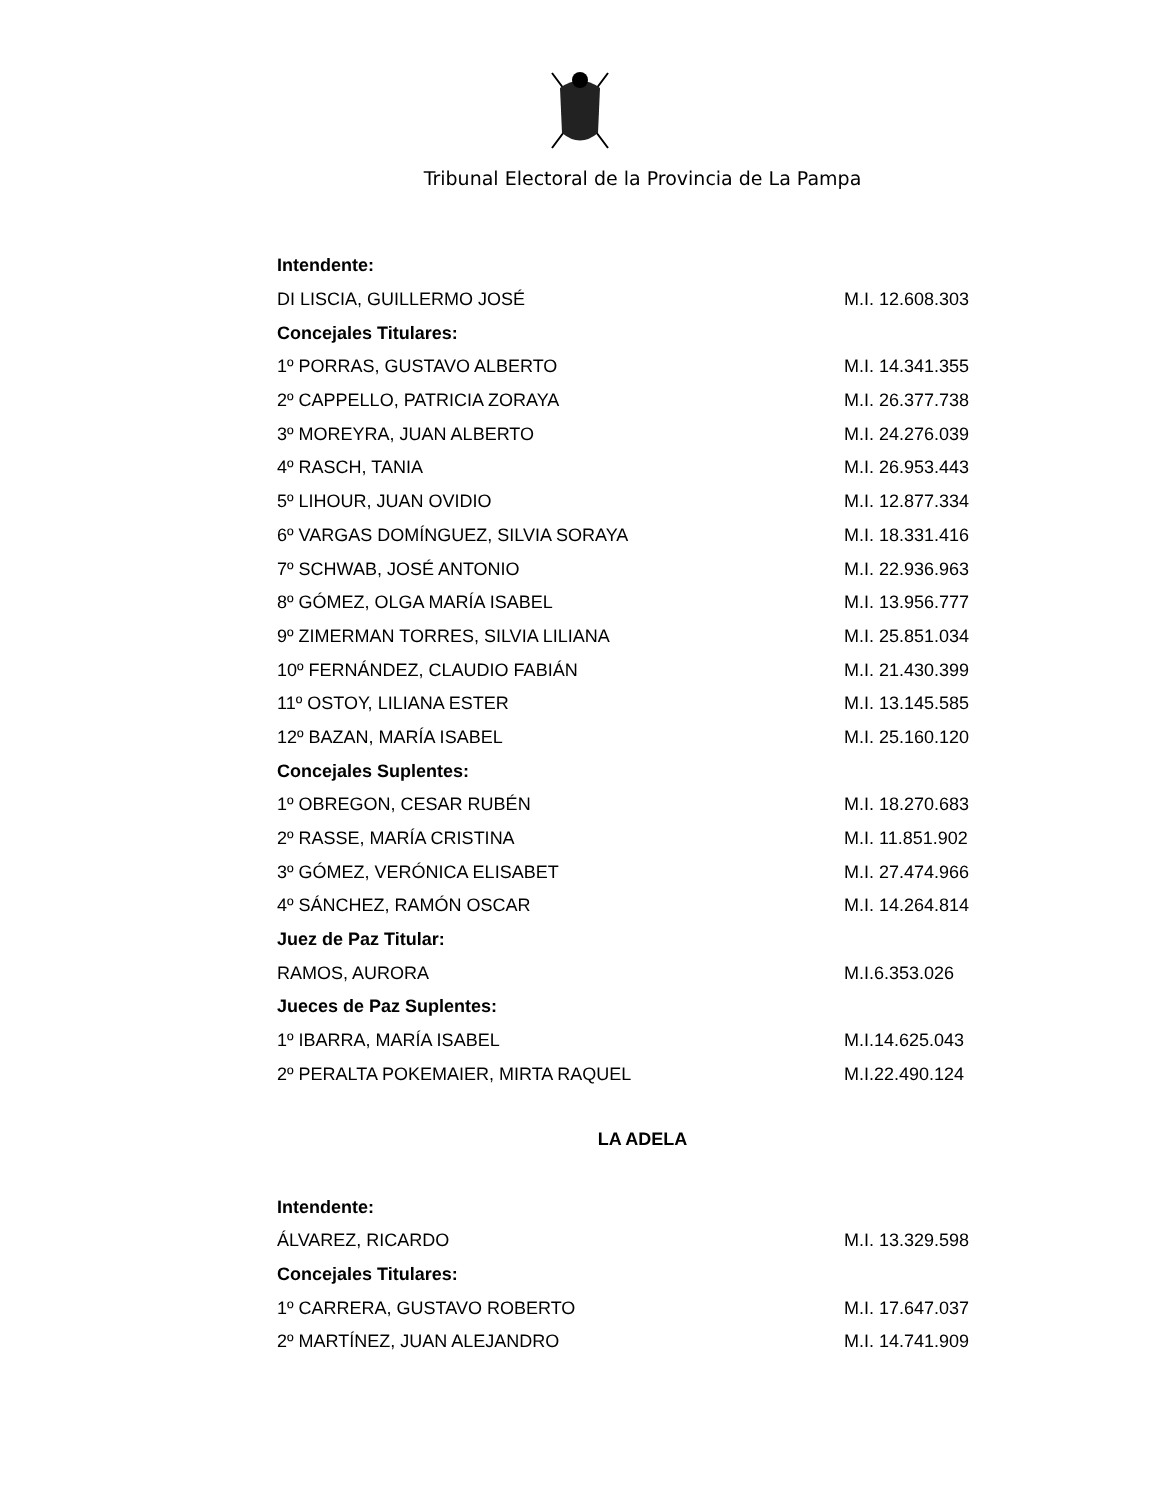Tribunal Electoral de la Provincia de La Pampa
| Intendente: | |
| DI LISCIA, GUILLERMO JOSÉ | M.I. 12.608.303 |
| Concejales Titulares: | |
| 1º PORRAS, GUSTAVO ALBERTO | M.I. 14.341.355 |
| 2º CAPPELLO, PATRICIA ZORAYA | M.I. 26.377.738 |
| 3º MOREYRA, JUAN ALBERTO | M.I. 24.276.039 |
| 4º RASCH, TANIA | M.I. 26.953.443 |
| 5º LIHOUR, JUAN OVIDIO | M.I. 12.877.334 |
| 6º VARGAS DOMÍNGUEZ, SILVIA SORAYA | M.I. 18.331.416 |
| 7º SCHWAB, JOSÉ ANTONIO | M.I. 22.936.963 |
| 8º GÓMEZ, OLGA MARÍA ISABEL | M.I. 13.956.777 |
| 9º ZIMERMAN TORRES, SILVIA LILIANA | M.I. 25.851.034 |
| 10º FERNÁNDEZ, CLAUDIO FABIÁN | M.I. 21.430.399 |
| 11º OSTOY, LILIANA ESTER | M.I. 13.145.585 |
| 12º BAZAN, MARÍA ISABEL | M.I. 25.160.120 |
| Concejales Suplentes: | |
| 1º OBREGON, CESAR RUBÉN | M.I. 18.270.683 |
| 2º RASSE, MARÍA CRISTINA | M.I. 11.851.902 |
| 3º GÓMEZ, VERÓNICA ELISABET | M.I. 27.474.966 |
| 4º SÁNCHEZ, RAMÓN OSCAR | M.I. 14.264.814 |
| Juez de Paz Titular: | |
| RAMOS, AURORA | M.I.6.353.026 |
| Jueces de Paz Suplentes: | |
| 1º IBARRA, MARÍA ISABEL | M.I.14.625.043 |
| 2º PERALTA POKEMAIER, MIRTA RAQUEL | M.I.22.490.124 |
LA ADELA
| Intendente: | |
| ÁLVAREZ, RICARDO | M.I. 13.329.598 |
| Concejales Titulares: | |
| 1º CARRERA, GUSTAVO ROBERTO | M.I. 17.647.037 |
| 2º MARTÍNEZ, JUAN ALEJANDRO | M.I. 14.741.909 |